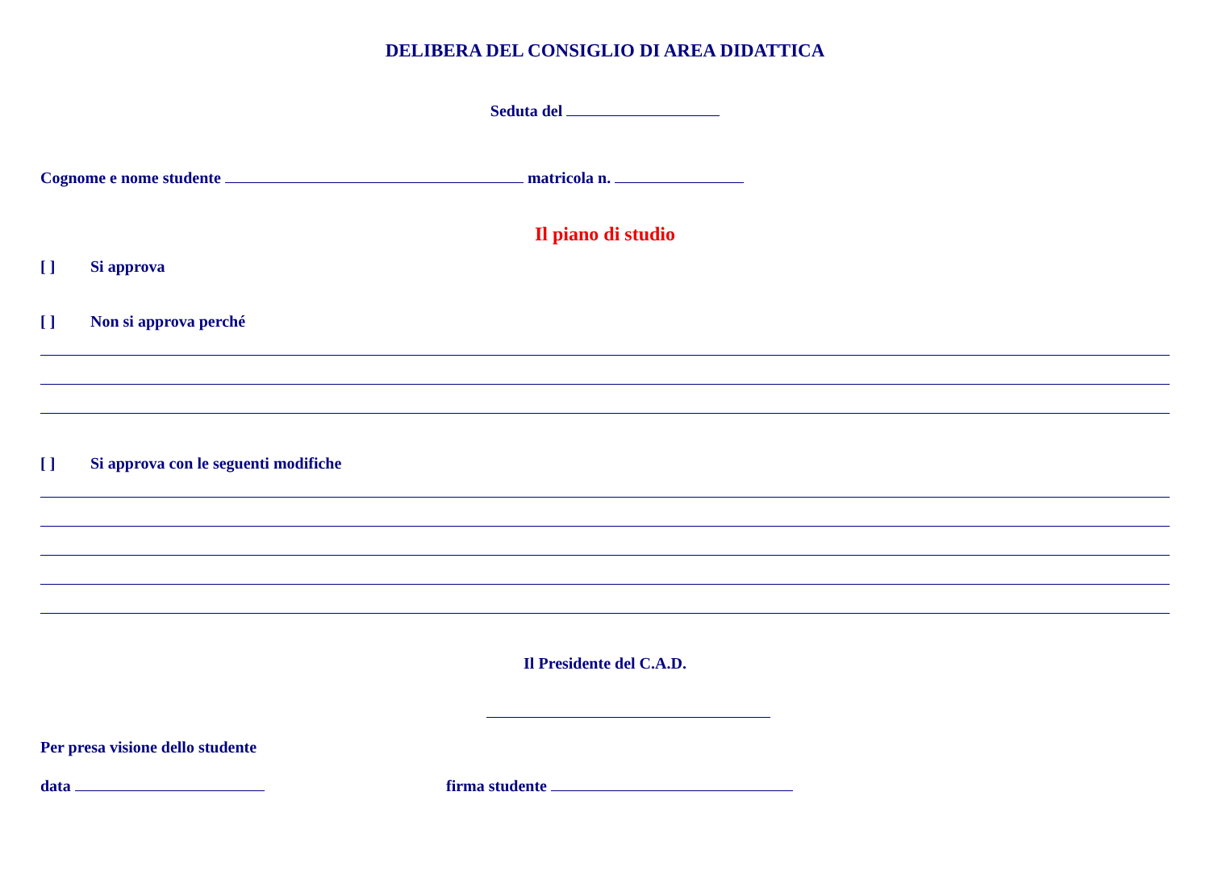DELIBERA DEL CONSIGLIO DI AREA DIDATTICA
Seduta del
Cognome e nome studente matricola n.
Il piano di studio
[ ] Si approva
[ ] Non si approva perché
[ ] Si approva con le seguenti modifiche
Il Presidente del C.A.D.
Per presa visione dello studente
data firma studente